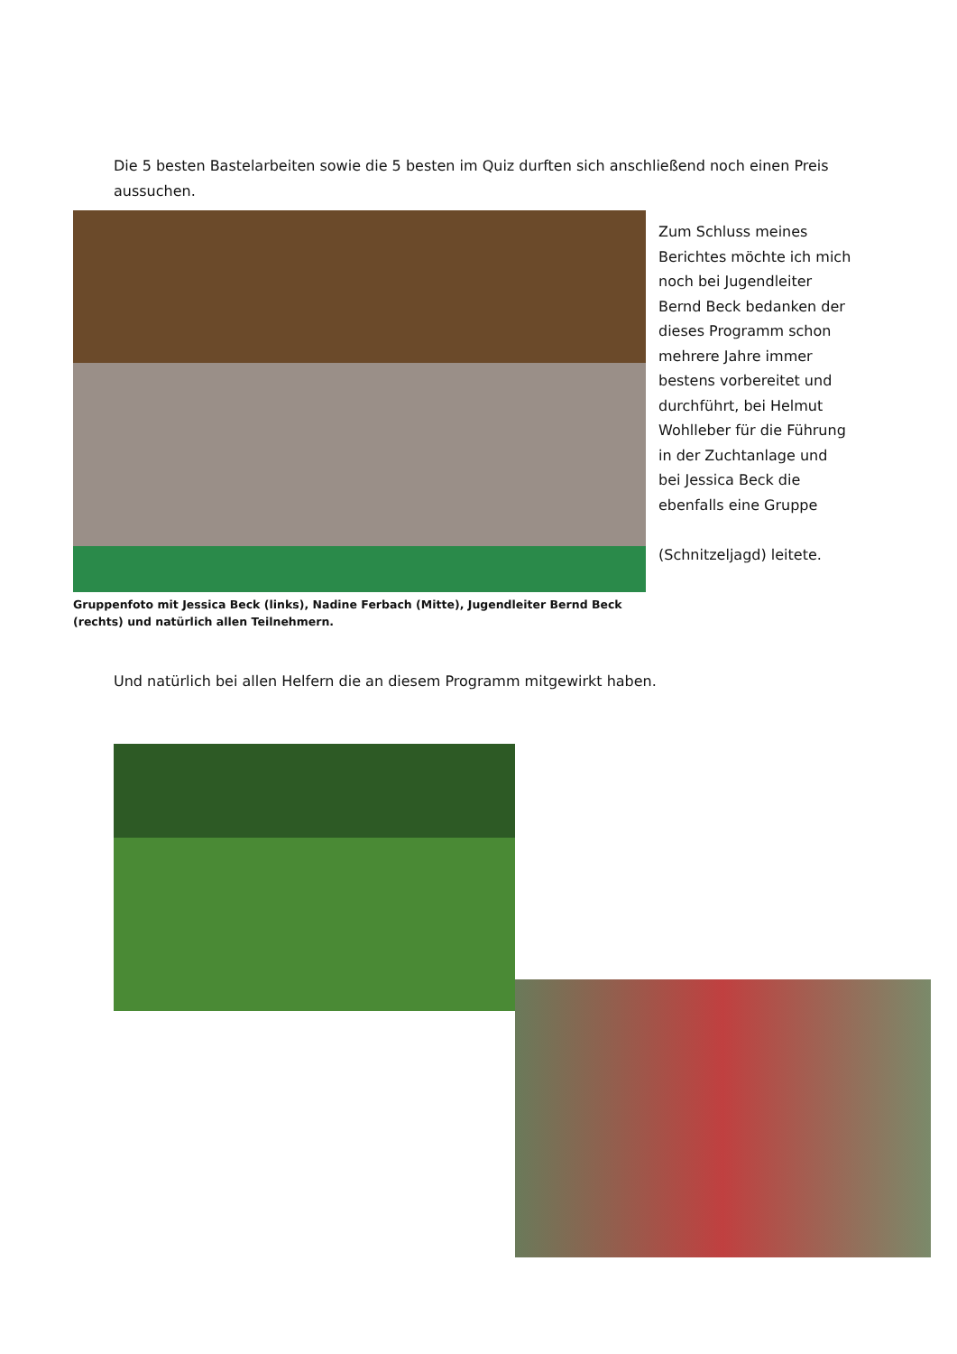Die 5 besten Bastelarbeiten sowie die 5 besten im Quiz durften sich anschließend noch einen Preis aussuchen.
Gruppenfoto mit Jessica Beck (links), Nadine Ferbach (Mitte), Jugendleiter Bernd Beck (rechts) und natürlich allen Teilnehmern.
Zum Schluss meines Berichtes möchte ich mich noch bei Jugendleiter Bernd Beck bedanken der dieses Programm schon mehrere Jahre immer bestens vorbereitet und durchführt, bei Helmut Wohlleber für die Führung in der Zuchtanlage und bei Jessica Beck die ebenfalls eine Gruppe
(Schnitzeljagd) leitete.
Und natürlich bei allen Helfern die an diesem Programm mitgewirkt haben.